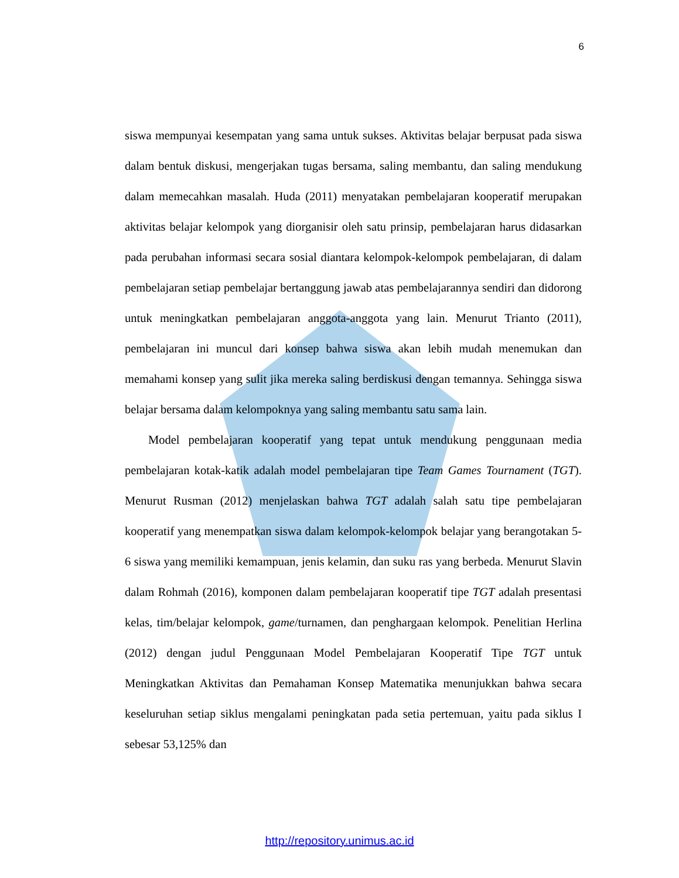6
siswa mempunyai kesempatan yang sama untuk sukses. Aktivitas belajar berpusat pada siswa dalam bentuk diskusi, mengerjakan tugas bersama, saling membantu, dan saling mendukung dalam memecahkan masalah. Huda (2011) menyatakan pembelajaran kooperatif merupakan aktivitas belajar kelompok yang diorganisir oleh satu prinsip, pembelajaran harus didasarkan pada perubahan informasi secara sosial diantara kelompok-kelompok pembelajaran, di dalam pembelajaran setiap pembelajar bertanggung jawab atas pembelajarannya sendiri dan didorong untuk meningkatkan pembelajaran anggota-anggota yang lain. Menurut Trianto (2011), pembelajaran ini muncul dari konsep bahwa siswa akan lebih mudah menemukan dan memahami konsep yang sulit jika mereka saling berdiskusi dengan temannya. Sehingga siswa belajar bersama dalam kelompoknya yang saling membantu satu sama lain.
Model pembelajaran kooperatif yang tepat untuk mendukung penggunaan media pembelajaran kotak-katik adalah model pembelajaran tipe Team Games Tournament (TGT). Menurut Rusman (2012) menjelaskan bahwa TGT adalah salah satu tipe pembelajaran kooperatif yang menempatkan siswa dalam kelompok-kelompok belajar yang berangotakan 5-6 siswa yang memiliki kemampuan, jenis kelamin, dan suku ras yang berbeda. Menurut Slavin dalam Rohmah (2016), komponen dalam pembelajaran kooperatif tipe TGT adalah presentasi kelas, tim/belajar kelompok, game/turnamen, dan penghargaan kelompok. Penelitian Herlina (2012) dengan judul Penggunaan Model Pembelajaran Kooperatif Tipe TGT untuk Meningkatkan Aktivitas dan Pemahaman Konsep Matematika menunjukkan bahwa secara keseluruhan setiap siklus mengalami peningkatan pada setia pertemuan, yaitu pada siklus I sebesar 53,125% dan
http://repository.unimus.ac.id